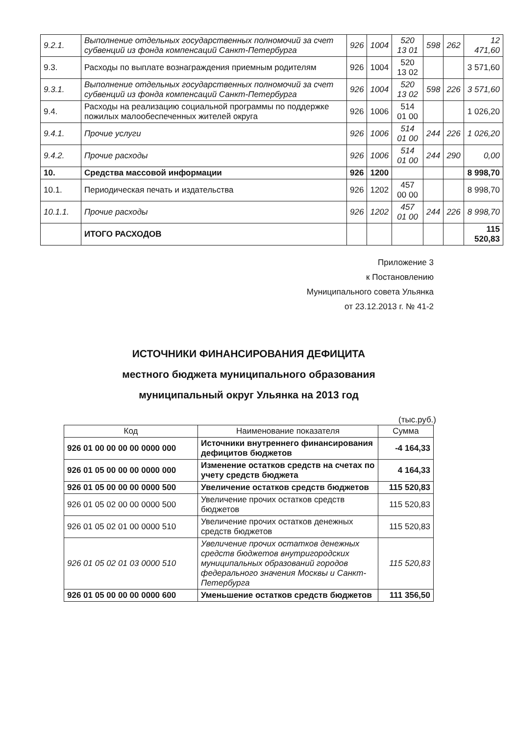| 9.2.1. | Выполнение отдельных государственных полномочий за счет субвенций из фонда компенсаций Санкт-Петербурга | 926 | 1004 | 520 13 01 | 598 | 262 | 12 471,60 |
| 9.3. | Расходы по выплате вознаграждения приемным родителям | 926 | 1004 | 520 13 02 | | | 3 571,60 |
| 9.3.1. | Выполнение отдельных государственных полномочий за счет субвенций из фонда компенсаций Санкт-Петербурга | 926 | 1004 | 520 13 02 | 598 | 226 | 3 571,60 |
| 9.4. | Расходы на реализацию социальной программы по поддержке пожилых малообеспеченных жителей округа | 926 | 1006 | 514 01 00 | | | 1 026,20 |
| 9.4.1. | Прочие услуги | 926 | 1006 | 514 01 00 | 244 | 226 | 1 026,20 |
| 9.4.2. | Прочие расходы | 926 | 1006 | 514 01 00 | 244 | 290 | 0,00 |
| 10. | Средства массовой информации | 926 | 1200 | | | | 8 998,70 |
| 10.1. | Периодическая печать и издательства | 926 | 1202 | 457 00 00 | | | 8 998,70 |
| 10.1.1. | Прочие расходы | 926 | 1202 | 457 01 00 | 244 | 226 | 8 998,70 |
| | ИТОГО РАСХОДОВ | | | | | | 115 520,83 |
Приложение 3
к Постановлению
Муниципального совета Ульянка
от 23.12.2013 г. № 41-2
ИСТОЧНИКИ ФИНАНСИРОВАНИЯ ДЕФИЦИТА
местного бюджета муниципального образования
муниципальный округ Ульянка на 2013 год
(тыс.руб.)
| Код | Наименование показателя | Сумма |
| --- | --- | --- |
| 926 01 00 00 00 00 0000 000 | Источники внутреннего финансирования дефицитов бюджетов | -4 164,33 |
| 926 01 05 00 00 00 0000 000 | Изменение остатков средств на счетах по учету средств бюджета | 4 164,33 |
| 926 01 05 00 00 00 0000 500 | Увеличение остатков средств бюджетов | 115 520,83 |
| 926 01 05 02 00 00 0000 500 | Увеличение прочих остатков средств бюджетов | 115 520,83 |
| 926 01 05 02 01 00 0000 510 | Увеличение прочих остатков денежных средств бюджетов | 115 520,83 |
| 926 01 05 02 01 03 0000 510 | Увеличение прочих остатков денежных средств бюджетов внутригородских муниципальных образований городов федерального значения Москвы и Санкт-Петербурга | 115 520,83 |
| 926 01 05 00 00 00 0000 600 | Уменьшение остатков средств бюджетов | 111 356,50 |